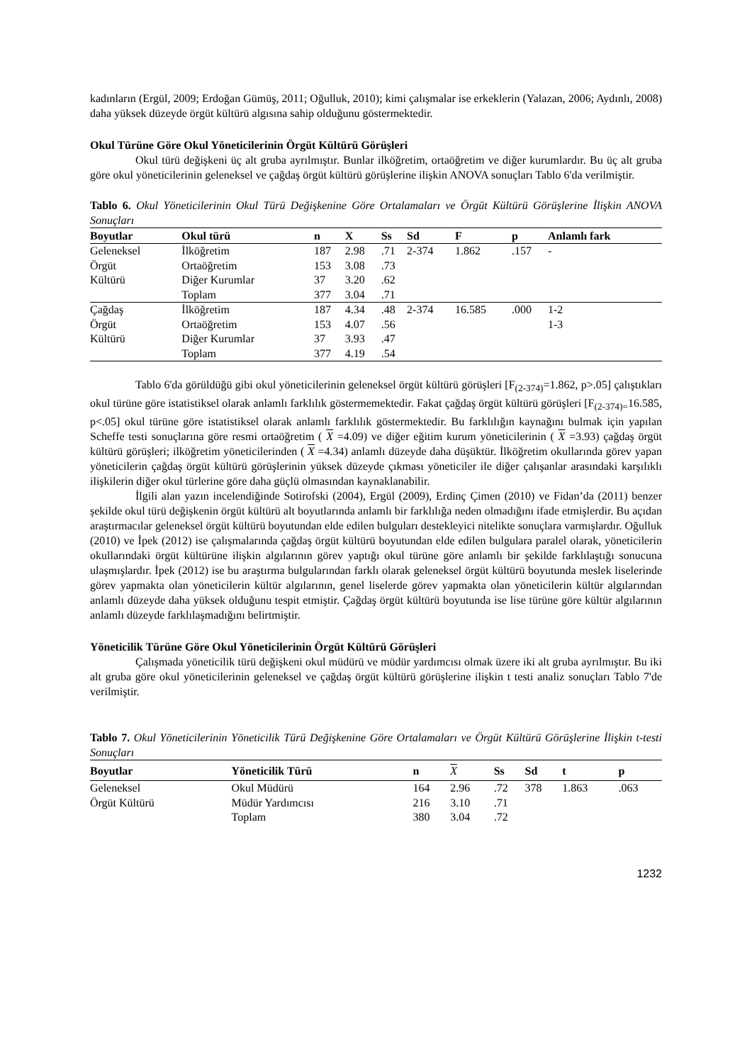kadınların (Ergül, 2009; Erdoğan Gümüş, 2011; Oğulluk, 2010); kimi çalışmalar ise erkeklerin (Yalazan, 2006; Aydınlı, 2008) daha yüksek düzeyde örgüt kültürü algısına sahip olduğunu göstermektedir.
Okul Türüne Göre Okul Yöneticilerinin Örgüt Kültürü Görüşleri
Okul türü değişkeni üç alt gruba ayrılmıştır. Bunlar ilköğretim, ortaöğretim ve diğer kurumlardır. Bu üç alt gruba göre okul yöneticilerinin geleneksel ve çağdaş örgüt kültürü görüşlerine ilişkin ANOVA sonuçları Tablo 6'da verilmiştir.
Tablo 6. Okul Yöneticilerinin Okul Türü Değişkenine Göre Ortalamaları ve Örgüt Kültürü Görüşlerine İlişkin ANOVA Sonuçları
| Boyutlar | Okul türü | n | X | Ss | Sd | F | p | Anlamlı fark |
| --- | --- | --- | --- | --- | --- | --- | --- | --- |
| Geleneksel | İlköğretim | 187 | 2.98 | .71 | 2-374 | 1.862 | .157 | - |
| Örgüt | Ortaöğretim | 153 | 3.08 | .73 | | | | |
| Kültürü | Diğer Kurumlar | 37 | 3.20 | .62 | | | | |
| | Toplam | 377 | 3.04 | .71 | | | | |
| Çağdaş | İlköğretim | 187 | 4.34 | .48 | 2-374 | 16.585 | .000 | 1-2 |
| Örgüt | Ortaöğretim | 153 | 4.07 | .56 | | | | 1-3 |
| Kültürü | Diğer Kurumlar | 37 | 3.93 | .47 | | | | |
| | Toplam | 377 | 4.19 | .54 | | | | |
Tablo 6'da görüldüğü gibi okul yöneticilerinin geleneksel örgüt kültürü görüşleri [F<sub>(2-374)</sub>=1.862, p>.05] çalıştıkları okul türüne göre istatistiksel olarak anlamlı farklılık göstermemektedir. Fakat çağdaş örgüt kültürü görüşleri [F<sub>(2-374)=</sub>16.585, p<.05] okul türüne göre istatistiksel olarak anlamlı farklılık göstermektedir. Bu farklılığın kaynağını bulmak için yapılan Scheffe testi sonuçlarına göre resmi ortaöğretim ( X =4.09) ve diğer eğitim kurum yöneticilerinin ( X =3.93) çağdaş örgüt kültürü görüşleri; ilköğretim yöneticilerinden ( X =4.34) anlamlı düzeyde daha düşüktür. İlköğretim okullarında görev yapan yöneticilerin çağdaş örgüt kültürü görüşlerinin yüksek düzeyde çıkması yöneticiler ile diğer çalışanlar arasındaki karşılıklı ilişkilerin diğer okul türlerine göre daha güçlü olmasından kaynaklanabilir.
İlgili alan yazın incelendiğinde Sotirofski (2004), Ergül (2009), Erdinç Çimen (2010) ve Fidan’da (2011) benzer şekilde okul türü değişkenin örgüt kültürü alt boyutlarında anlamlı bir farklılığa neden olmadığını ifade etmişlerdir. Bu açıdan araştırmacılar geleneksel örgüt kültürü boyutundan elde edilen bulguları destekleyici nitelikte sonuçlara varmışlardır. Oğulluk (2010) ve İpek (2012) ise çalışmalarında çağdaş örgüt kültürü boyutundan elde edilen bulgulara paralel olarak, yöneticilerin okullarındaki örgüt kültürüne ilişkin algılarının görev yaptığı okul türüne göre anlamlı bir şekilde farklılaştığı sonucuna ulaşmışlardır. İpek (2012) ise bu araştırma bulgularından farklı olarak geleneksel örgüt kültürü boyutunda meslek liselerinde görev yapmakta olan yöneticilerin kültür algılarının, genel liselerde görev yapmakta olan yöneticilerin kültür algılarından anlamlı düzeyde daha yüksek olduğunu tespit etmiştir. Çağdaş örgüt kültürü boyutunda ise lise türüne göre kültür algılarının anlamlı düzeyde farklılaşmadığını belirtmiştir.
Yöneticilik Türüne Göre Okul Yöneticilerinin Örgüt Kültürü Görüşleri
Çalışmada yöneticilik türü değişkeni okul müdürü ve müdür yardımcısı olmak üzere iki alt gruba ayrılmıştır. Bu iki alt gruba göre okul yöneticilerinin geleneksel ve çağdaş örgüt kültürü görüşlerine ilişkin t testi analiz sonuçları Tablo 7'de verilmiştir.
Tablo 7. Okul Yöneticilerinin Yöneticilik Türü Değişkenine Göre Ortalamaları ve Örgüt Kültürü Görüşlerine İlişkin t-testi Sonuçları
| Boyutlar | Yöneticilik Türü | n | X | Ss | Sd | t | p |
| --- | --- | --- | --- | --- | --- | --- | --- |
| Geleneksel | Okul Müdürü | 164 | 2.96 | .72 | 378 | 1.863 | .063 |
| Örgüt Kültürü | Müdür Yardımcısı | 216 | 3.10 | .71 | | | |
| | Toplam | 380 | 3.04 | .72 | | | |
1232